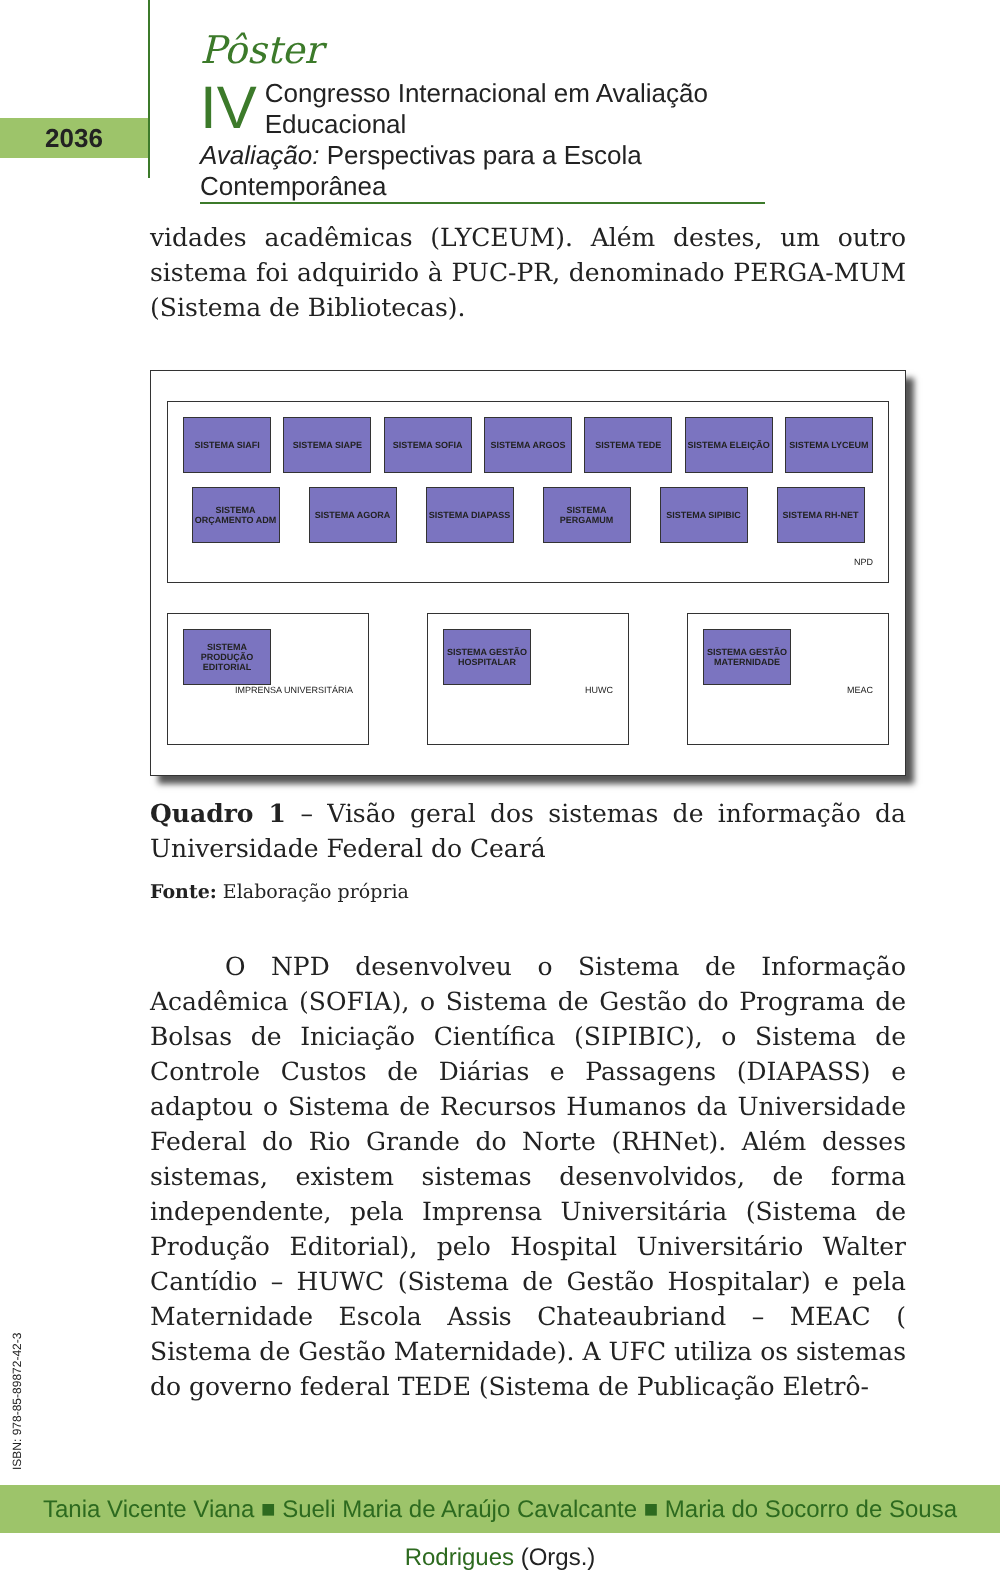2036
Pôster
IV Congresso Internacional em Avaliação Educacional
Avaliação: Perspectivas para a Escola Contemporânea
vidades acadêmicas (LYCEUM). Além destes, um outro sistema foi adquirido à PUC-PR, denominado PERGA-MUM (Sistema de Bibliotecas).
SISTEMA SIAFI
SISTEMA SIAPE
SISTEMA SOFIA
SISTEMA ARGOS
SISTEMA TEDE
SISTEMA ELEIÇÃO
SISTEMA LYCEUM
SISTEMA ORÇAMENTO ADM
SISTEMA AGORA
SISTEMA DIAPASS
SISTEMA PERGAMUM
SISTEMA SIPIBIC
SISTEMA RH-NET
NPD
SISTEMA PRODUÇÃO EDITORIAL
IMPRENSA UNIVERSITÁRIA
SISTEMA GESTÃO HOSPITALAR
HUWC
SISTEMA GESTÃO MATERNIDADE
MEAC
Quadro 1 – Visão geral dos sistemas de informação da Universidade Federal do Ceará
Fonte: Elaboração própria
O NPD desenvolveu o Sistema de Informação Acadêmica (SOFIA), o Sistema de Gestão do Programa de Bolsas de Iniciação Científica (SIPIBIC), o Sistema de Controle Custos de Diárias e Passagens (DIAPASS) e adaptou o Sistema de Recursos Humanos da Universidade Federal do Rio Grande do Norte (RHNet). Além desses sistemas, existem sistemas desenvolvidos, de forma independente, pela Imprensa Universitária (Sistema de Produção Editorial), pelo Hospital Universitário Walter Cantídio – HUWC (Sistema de Gestão Hospitalar) e pela Maternidade Escola Assis Chateaubriand – MEAC ( Sistema de Gestão Maternidade). A UFC utiliza os sistemas do governo federal TEDE (Sistema de Publicação Eletrô-
ISBN: 978-85-89872-42-3
Tania Vicente Viana ■ Sueli Maria de Araújo Cavalcante ■ Maria do Socorro de Sousa Rodrigues (Orgs.)